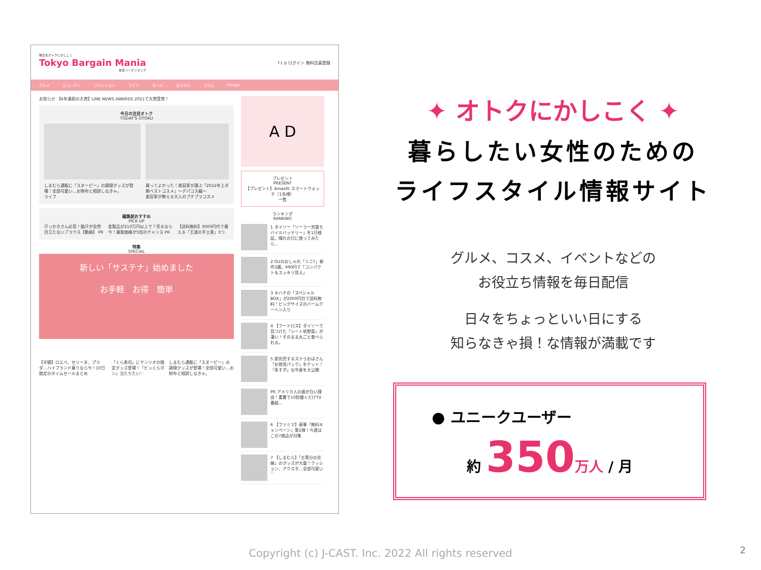毎日をオトクにかしこく
Tokyo Bargain Mania
東京バーゲンマニア
f t ◎ ログイン 無料会員登録
グルメ ビューティ ファッション ライフ セール おでかけ コラム Google
お知らせ 【4年連続の大賞】LINE NEWS AWARDS 2021で大賞受賞！
今日の注目オトク
TODAY'S OTOKU
しまむら通販に「スヌーピー」の調理グッズが登場！全部可愛い...お財布と相談しなきゃ。
ライフ
買ってよかった！美容家が選ぶ「2022年上半期ベストコスメ」～デパコス編～
美容家が教える大人のプチプラコスメ
編集部おすすめ
PICK UP
汗っかきさん必見！脇汗が全然目立たないブラウス【動画】 PR 金製品が210万円以上で？売るなら今！買取価格が5倍のチャンス PR 【送料無料】3000円代で買える「王道の手土産」3つ
特集
SPECIAL
新しい「サステナ」始めました
お手軽　お得　簡単
【半額】ロエベ、セリーヌ、プラダ...ハイブランド買うなら今！10日限定のタイムセールまとめ 「くら寿司」にサンリオの限定グッズ登場！「ビッくらポン」当たりたい♡ しまむら通販に「スヌーピー」の調理グッズが登場！全部可愛い...お財布と相談しなきゃ。
A D
プレゼント
PRESENT
【プレゼント】Amazfit スマートウォッチ（1名様）
一覧
ランキング
RANKING
1 ダイソー「ソーラー充電モバイルバッテリー」を1日検証。晴れの日に使ってみたら...
2 GUのおしゃれ「ミニT」新作3選。990円で「コンパクト＆スッキリ見え」
3 キハチの「スペシャルBOX」が2000円台で送料無料！ビッグサイズのバームクーヘン入り
4 【フードロス】ダイソーで見つけた「シート状野菜」が凄い！そのまま丸ごと食べられる。
5 即完売するステラおばさん「お徳用パック」をゲット！「多すぎ」な中身を大公開
PR アメリカ人の歯が白い理由！重曹で10秒磨くだけTV番組...
6 【ファミマ】豪華「無料キャンペーン」第2弾！今週はこの7商品が対象
7 【しまむら】「五等分の花嫁」のグッズが大量！クッション、アクスタ...全部可愛い♡
✦ オトクにかしこく ✦
暮らしたい女性のための
ライフスタイル情報サイト
グルメ、コスメ、イベントなどの
お役立ち情報を毎日配信
日々をちょっといい日にする
知らなきゃ損！な情報が満載です
● ユニークユーザー
約 350 万人 / 月
2 Copyright (c) J-CAST. Inc. 2022 All rights reserved